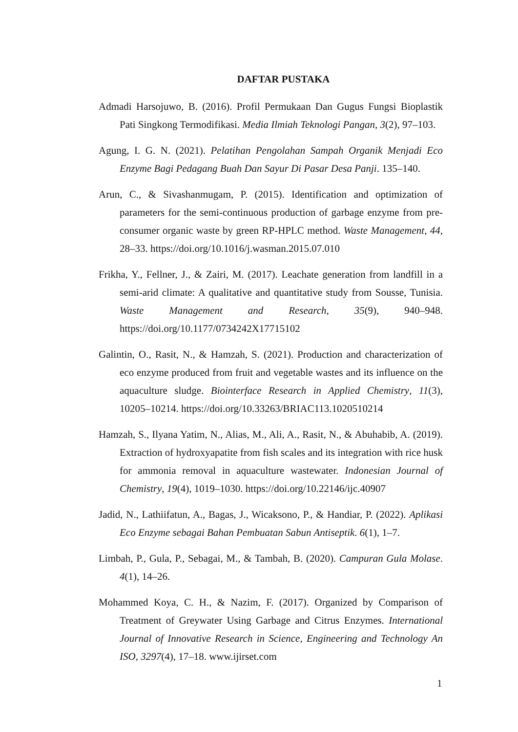DAFTAR PUSTAKA
Admadi Harsojuwo, B. (2016). Profil Permukaan Dan Gugus Fungsi Bioplastik Pati Singkong Termodifikasi. Media Ilmiah Teknologi Pangan, 3(2), 97–103.
Agung, I. G. N. (2021). Pelatihan Pengolahan Sampah Organik Menjadi Eco Enzyme Bagi Pedagang Buah Dan Sayur Di Pasar Desa Panji. 135–140.
Arun, C., & Sivashanmugam, P. (2015). Identification and optimization of parameters for the semi-continuous production of garbage enzyme from pre-consumer organic waste by green RP-HPLC method. Waste Management, 44, 28–33. https://doi.org/10.1016/j.wasman.2015.07.010
Frikha, Y., Fellner, J., & Zairi, M. (2017). Leachate generation from landfill in a semi-arid climate: A qualitative and quantitative study from Sousse, Tunisia. Waste Management and Research, 35(9), 940–948. https://doi.org/10.1177/0734242X17715102
Galintin, O., Rasit, N., & Hamzah, S. (2021). Production and characterization of eco enzyme produced from fruit and vegetable wastes and its influence on the aquaculture sludge. Biointerface Research in Applied Chemistry, 11(3), 10205–10214. https://doi.org/10.33263/BRIAC113.1020510214
Hamzah, S., Ilyana Yatim, N., Alias, M., Ali, A., Rasit, N., & Abuhabib, A. (2019). Extraction of hydroxyapatite from fish scales and its integration with rice husk for ammonia removal in aquaculture wastewater. Indonesian Journal of Chemistry, 19(4), 1019–1030. https://doi.org/10.22146/ijc.40907
Jadid, N., Lathiifatun, A., Bagas, J., Wicaksono, P., & Handiar, P. (2022). Aplikasi Eco Enzyme sebagai Bahan Pembuatan Sabun Antiseptik. 6(1), 1–7.
Limbah, P., Gula, P., Sebagai, M., & Tambah, B. (2020). Campuran Gula Molase. 4(1), 14–26.
Mohammed Koya, C. H., & Nazim, F. (2017). Organized by Comparison of Treatment of Greywater Using Garbage and Citrus Enzymes. International Journal of Innovative Research in Science, Engineering and Technology An ISO, 3297(4), 17–18. www.ijirset.com
1